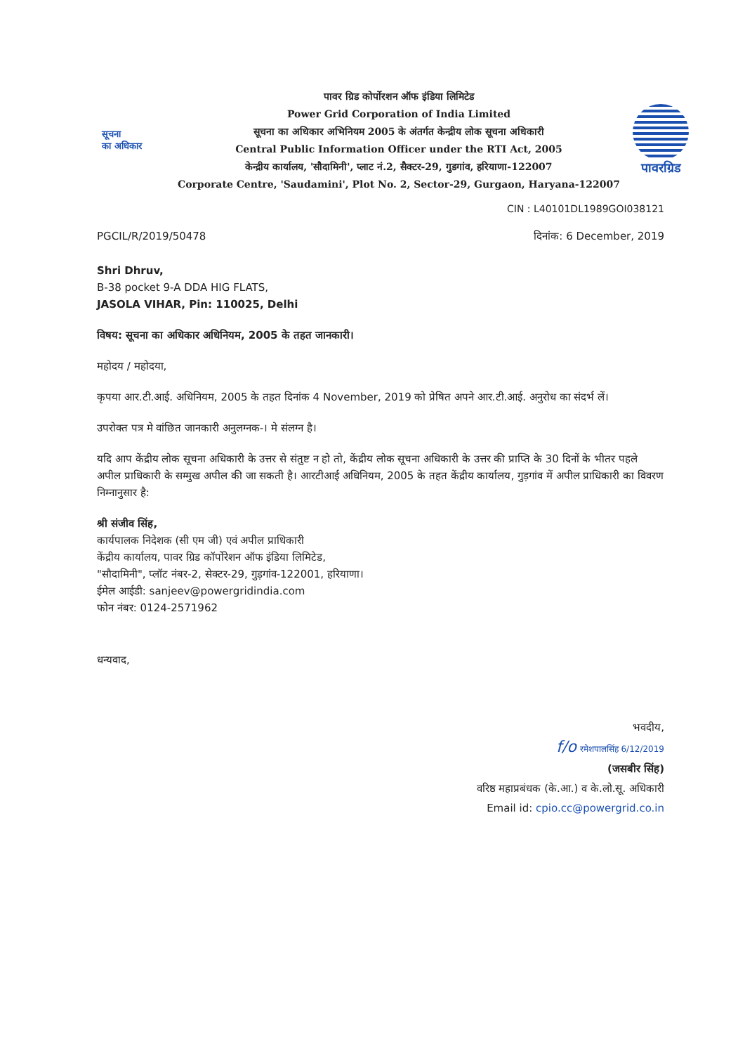सूचना
का अधिकार
पावर ग्रिड कोर्पोरशन ऑफ इंडिया लिमिटेड
Power Grid Corporation of India Limited
सूचना का अधिकार अभिनियम 2005 के अंतर्गत केन्द्रीय लोक सूचना अधिकारी
Central Public Information Officer under the RTI Act, 2005
केन्द्रीय कार्यालय, 'सौदामिनी', प्लाट नं.2, सैक्टर-29, गुडगांव, हरियाणा-122007
Corporate Centre, 'Saudamini', Plot No. 2, Sector-29, Gurgaon, Haryana-122007
पावरग्रिड
CIN : L40101DL1989GOI038121
PGCIL/R/2019/50478 दिनांक: 6 December, 2019
Shri Dhruv,
B-38 pocket 9-A DDA HIG FLATS,
JASOLA VIHAR, Pin: 110025, Delhi
विषय: सूचना का अधिकार अधिनियम, 2005 के तहत जानकारी।
महोदय / महोदया,
कृपया आर.टी.आई. अधिनियम, 2005 के तहत दिनांक 4 November, 2019 को प्रेषित अपने आर.टी.आई. अनुरोध का संदर्भ लें।
उपरोक्त पत्र मे वांछित जानकारी अनुलग्नक-। मे संलग्न है।
यदि आप केंद्रीय लोक सूचना अधिकारी के उत्तर से संतुष्ट न हो तो, केंद्रीय लोक सूचना अधिकारी के उत्तर की प्राप्ति के 30 दिनों के भीतर पहले अपील प्राधिकारी के सम्मुख अपील की जा सकती है। आरटीआई अधिनियम, 2005 के तहत केंद्रीय कार्यालय, गुड़गांव में अपील प्राधिकारी का विवरण निम्नानुसार है:
श्री संजीव सिंह,
कार्यपालक निदेशक (सी एम जी) एवं अपील प्राधिकारी
केंद्रीय कार्यालय, पावर ग्रिड कॉर्पोरेशन ऑफ इंडिया लिमिटेड,
"सौदामिनी", प्लॉट नंबर-2, सेक्टर-29, गुड़गांव-122001, हरियाणा।
ईमेल आईडी: sanjeev@powergridindia.com
फोन नंबर: 0124-2571962
धन्यवाद,
भवदीय,
f/o रमेशपालसिंह 6/12/2019
(जसबीर सिंह)
वरिष्ठ महाप्रबंधक (के.आ.) व के.लो.सू. अधिकारी
Email id: cpio.cc@powergrid.co.in